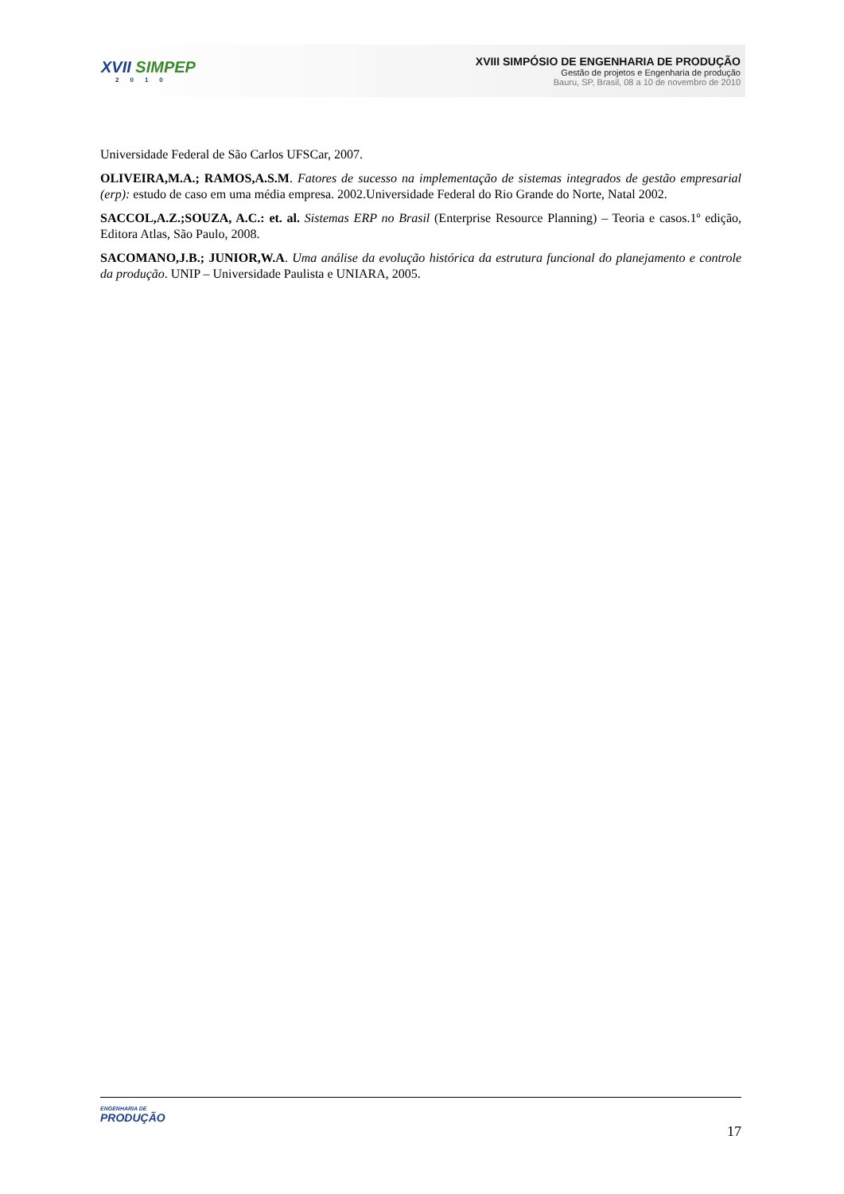XVII SIMPEP
2010
XVIII SIMPÓSIO DE ENGENHARIA DE PRODUÇÃO
Gestão de projetos e Engenharia de produção
Bauru, SP, Brasil, 08 a 10 de novembro de 2010
Universidade Federal de São Carlos UFSCar, 2007.
OLIVEIRA,M.A.; RAMOS,A.S.M. Fatores de sucesso na implementação de sistemas integrados de gestão empresarial (erp): estudo de caso em uma média empresa. 2002.Universidade Federal do Rio Grande do Norte, Natal 2002.
SACCOL,A.Z.;SOUZA, A.C.: et. al. Sistemas ERP no Brasil (Enterprise Resource Planning) – Teoria e casos.1º edição, Editora Atlas, São Paulo, 2008.
SACOMANO,J.B.; JUNIOR,W.A. Uma análise da evolução histórica da estrutura funcional do planejamento e controle da produção. UNIP – Universidade Paulista e UNIARA, 2005.
ENGENHARIA DE
PRODUÇÃO
17